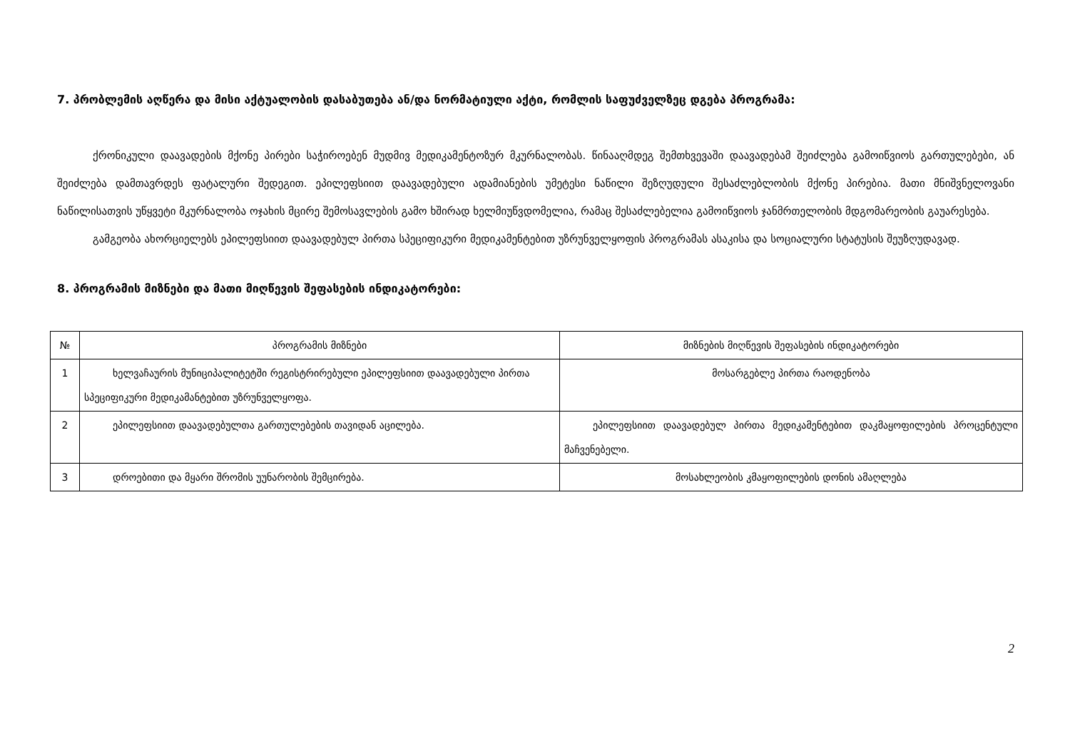7. პრობლემის აღწერა და მისი აქტუალობის დასაბუთება ან/და ნორმატიული აქტი, რომლის საფუძველზეც დგება პროგრამა:
ქრონიკული დაავადების მქონე პირები საჭიროებენ მუდმივ მედიკამენტოზურ მკურნალობას. წინააღმდეგ შემთხვევაში დაავადებამ შეიძლება გამოიწვიოს გართულებები, ან შეიძლება დამთავრდეს ფატალური შედეგით. ეპილეფსიით დაავადებული ადამიანების უმეტესი ნაწილი შეზღუდული შესაძლებლობის მქონე პირებია. მათი მნიშვნელოვანი ნაწილისათვის უწყვეტი მკურნალობა ოჯახის მცირე შემოსავლების გამო ხშირად ხელმიუწვდომელია, რამაც შესაძლებელია გამოიწვიოს ჯანმრთელობის მდგომარეობის გაუარესება.
გამგეობა ახორციელებს ეპილეფსიით დაავადებულ პირთა სპეციფიკური მედიკამენტებით უზრუნველყოფის პროგრამას ასაკისა და სოციალური სტატუსის შეუზღუდავად.
8. პროგრამის მიზნები და მათი მიღწევის შეფასების ინდიკატორები:
| № | პროგრამის მიზნები | მიზნების მიღწევის შეფასების ინდიკატორები |
| --- | --- | --- |
| 1 | ხელვაჩაურის მუნიციპალიტეტში რეგისტრირებული ეპილეფსიით დაავადებული პირთა სპეციფიკური მედიკამანტებით უზრუნველყოფა. | მოსარგებლე პირთა რაოდენობა |
| 2 | ეპილეფსიით დაავადებულთა გართულებების თავიდან აცილება. | ეპილეფსიით დაავადებულ პირთა მედიკამენტებით დაკმაყოფილების პროცენტული მაჩვენებელი. |
| 3 | დროებითი და მყარი შრომის უუნარობის შემცირება. | მოსახლეობის კმაყოფილების დონის ამაღლება |
2